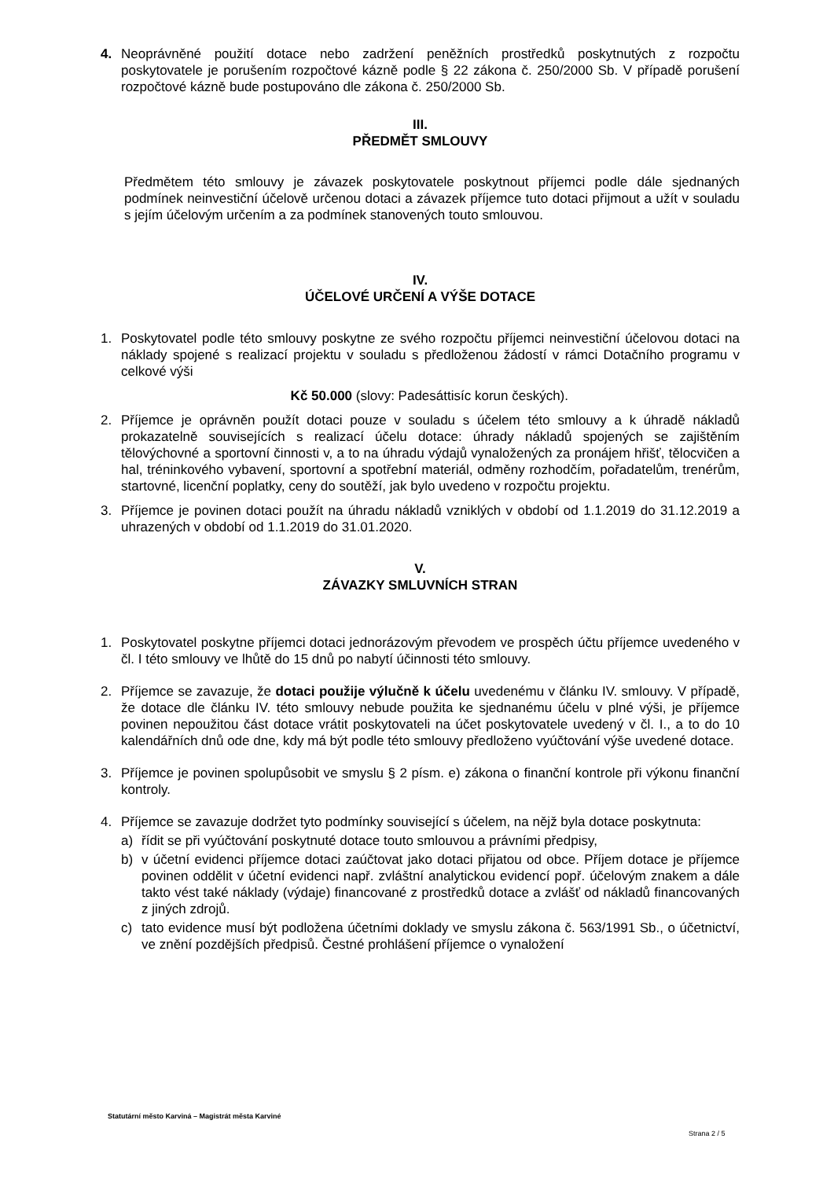4. Neoprávněné použití dotace nebo zadržení peněžních prostředků poskytnutých z rozpočtu poskytovatele je porušením rozpočtové kázně podle § 22 zákona č. 250/2000 Sb. V případě porušení rozpočtové kázně bude postupováno dle zákona č. 250/2000 Sb.
III.
PŘEDMĚT SMLOUVY
Předmětem této smlouvy je závazek poskytovatele poskytnout příjemci podle dále sjednaných podmínek neinvestiční účelově určenou dotaci a závazek příjemce tuto dotaci přijmout a užít v souladu s jejím účelovým určením a za podmínek stanovených touto smlouvou.
IV.
ÚČELOVÉ URČENÍ A VÝŠE DOTACE
1. Poskytovatel podle této smlouvy poskytne ze svého rozpočtu příjemci neinvestiční účelovou dotaci na náklady spojené s realizací projektu v souladu s předloženou žádostí v rámci Dotačního programu v celkové výši
Kč 50.000 (slovy: Padesáttisíc korun českých).
2. Příjemce je oprávněn použít dotaci pouze v souladu s účelem této smlouvy a k úhradě nákladů prokazatelně souvisejících s realizací účelu dotace: úhrady nákladů spojených se zajištěním tělovýchovné a sportovní činnosti v, a to na úhradu výdajů vynaložených za pronájem hřišť, tělocvičen a hal, tréninkového vybavení, sportovní a spotřební materiál, odměny rozhodčím, pořadatelům, trenérům, startovné, licenční poplatky, ceny do soutěží, jak bylo uvedeno v rozpočtu projektu.
3. Příjemce je povinen dotaci použít na úhradu nákladů vzniklých v období od 1.1.2019 do 31.12.2019 a uhrazených v období od 1.1.2019 do 31.01.2020.
V.
ZÁVAZKY SMLUVNÍCH STRAN
1. Poskytovatel poskytne příjemci dotaci jednorázovým převodem ve prospěch účtu příjemce uvedeného v čl. I této smlouvy ve lhůtě do 15 dnů po nabytí účinnosti této smlouvy.
2. Příjemce se zavazuje, že dotaci použije výlučně k účelu uvedenému v článku IV. smlouvy. V případě, že dotace dle článku IV. této smlouvy nebude použita ke sjednanému účelu v plné výši, je příjemce povinen nepoužitou část dotace vrátit poskytovateli na účet poskytovatele uvedený v čl. I., a to do 10 kalendářních dnů ode dne, kdy má být podle této smlouvy předloženo vyúčtování výše uvedené dotace.
3. Příjemce je povinen spolupůsobit ve smyslu § 2 písm. e) zákona o finanční kontrole při výkonu finanční kontroly.
4. Příjemce se zavazuje dodržet tyto podmínky související s účelem, na nějž byla dotace poskytnuta:
a) řídit se při vyúčtování poskytnuté dotace touto smlouvou a právními předpisy,
b) v účetní evidenci příjemce dotaci zaúčtovat jako dotaci přijatou od obce. Příjem dotace je příjemce povinen oddělit v účetní evidenci např. zvláštní analytickou evidencí popř. účelovým znakem a dále takto vést také náklady (výdaje) financované z prostředků dotace a zvlášť od nákladů financovaných z jiných zdrojů.
c) tato evidence musí být podložena účetními doklady ve smyslu zákona č. 563/1991 Sb., o účetnictví, ve znění pozdějších předpisů. Čestné prohlášení příjemce o vynaložení
Statutární město Karviná – Magistrát města Karviné
Strana 2 / 5